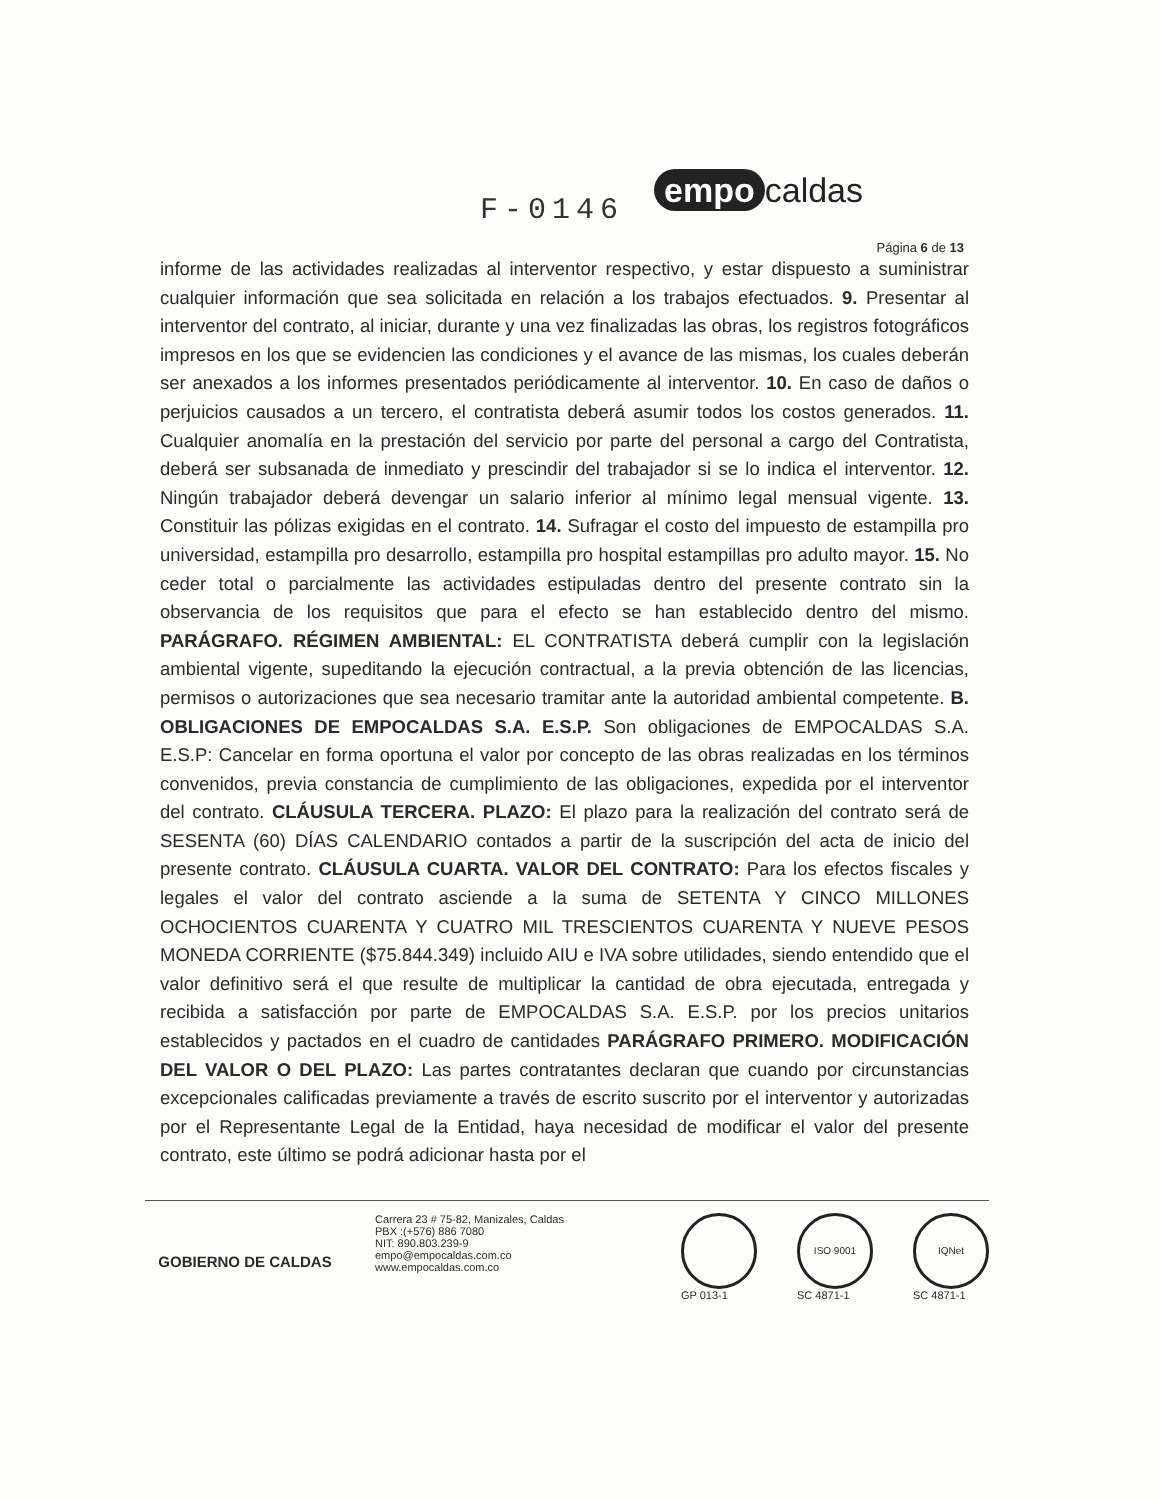F-0146
empo caldas
Página 6 de 13
informe de las actividades realizadas al interventor respectivo, y estar dispuesto a suministrar cualquier información que sea solicitada en relación a los trabajos efectuados. 9. Presentar al interventor del contrato, al iniciar, durante y una vez finalizadas las obras, los registros fotográficos impresos en los que se evidencien las condiciones y el avance de las mismas, los cuales deberán ser anexados a los informes presentados periódicamente al interventor. 10. En caso de daños o perjuicios causados a un tercero, el contratista deberá asumir todos los costos generados. 11. Cualquier anomalía en la prestación del servicio por parte del personal a cargo del Contratista, deberá ser subsanada de inmediato y prescindir del trabajador si se lo indica el interventor. 12. Ningún trabajador deberá devengar un salario inferior al mínimo legal mensual vigente. 13. Constituir las pólizas exigidas en el contrato. 14. Sufragar el costo del impuesto de estampilla pro universidad, estampilla pro desarrollo, estampilla pro hospital estampillas pro adulto mayor. 15. No ceder total o parcialmente las actividades estipuladas dentro del presente contrato sin la observancia de los requisitos que para el efecto se han establecido dentro del mismo. PARÁGRAFO. RÉGIMEN AMBIENTAL: EL CONTRATISTA deberá cumplir con la legislación ambiental vigente, supeditando la ejecución contractual, a la previa obtención de las licencias, permisos o autorizaciones que sea necesario tramitar ante la autoridad ambiental competente. B. OBLIGACIONES DE EMPOCALDAS S.A. E.S.P. Son obligaciones de EMPOCALDAS S.A. E.S.P: Cancelar en forma oportuna el valor por concepto de las obras realizadas en los términos convenidos, previa constancia de cumplimiento de las obligaciones, expedida por el interventor del contrato. CLÁUSULA TERCERA. PLAZO: El plazo para la realización del contrato será de SESENTA (60) DÍAS CALENDARIO contados a partir de la suscripción del acta de inicio del presente contrato. CLÁUSULA CUARTA. VALOR DEL CONTRATO: Para los efectos fiscales y legales el valor del contrato asciende a la suma de SETENTA Y CINCO MILLONES OCHOCIENTOS CUARENTA Y CUATRO MIL TRESCIENTOS CUARENTA Y NUEVE PESOS MONEDA CORRIENTE ($75.844.349) incluido AIU e IVA sobre utilidades, siendo entendido que el valor definitivo será el que resulte de multiplicar la cantidad de obra ejecutada, entregada y recibida a satisfacción por parte de EMPOCALDAS S.A. E.S.P. por los precios unitarios establecidos y pactados en el cuadro de cantidades PARÁGRAFO PRIMERO. MODIFICACIÓN DEL VALOR O DEL PLAZO: Las partes contratantes declaran que cuando por circunstancias excepcionales calificadas previamente a través de escrito suscrito por el interventor y autorizadas por el Representante Legal de la Entidad, haya necesidad de modificar el valor del presente contrato, este último se podrá adicionar hasta por el
GOBIERNO DE CALDAS
Carrera 23 # 75-82, Manizales, Caldas
PBX :(+576) 886 7080
NIT: 890.803.239-9
empo@empocaldas.com.co
www.empocaldas.com.co
GP 013-1
ISO 9001
SC 4871-1
IQNet
SC 4871-1